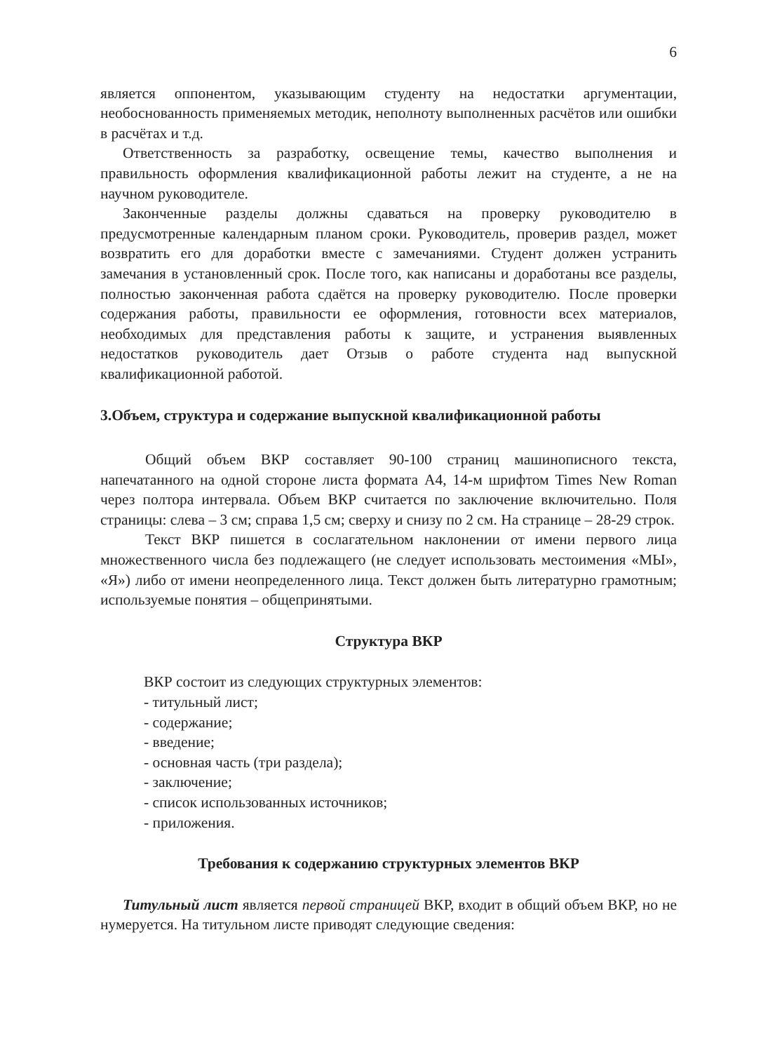6
является оппонентом, указывающим студенту на недостатки аргументации, необоснованность применяемых методик, неполноту выполненных расчётов или ошибки в расчётах и т.д.
Ответственность за разработку, освещение темы, качество выполнения и правильность оформления квалификационной работы лежит на студенте, а не на научном руководителе.
Законченные разделы должны сдаваться на проверку руководителю в предусмотренные календарным планом сроки. Руководитель, проверив раздел, может возвратить его для доработки вместе с замечаниями. Студент должен устранить замечания в установленный срок. После того, как написаны и доработаны все разделы, полностью законченная работа сдаётся на проверку руководителю. После проверки содержания работы, правильности ее оформления, готовности всех материалов, необходимых для представления работы к защите, и устранения выявленных недостатков руководитель дает Отзыв о работе студента над выпускной квалификационной работой.
3.Объем, структура и содержание выпускной квалификационной работы
Общий объем ВКР составляет 90-100 страниц машинописного текста, напечатанного на одной стороне листа формата А4, 14-м шрифтом Times New Roman через полтора интервала. Объем ВКР считается по заключение включительно. Поля страницы: слева – 3 см; справа 1,5 см; сверху и снизу по 2 см. На странице – 28-29 строк.
Текст ВКР пишется в сослагательном наклонении от имени первого лица множественного числа без подлежащего (не следует использовать местоимения «МЫ», «Я») либо от имени неопределенного лица. Текст должен быть литературно грамотным; используемые понятия – общепринятыми.
Структура ВКР
ВКР состоит из следующих структурных элементов:
- титульный лист;
- содержание;
- введение;
- основная часть (три раздела);
- заключение;
- список использованных источников;
- приложения.
Требования к содержанию структурных элементов ВКР
Титульный лист является первой страницей ВКР, входит в общий объем ВКР, но не нумеруется. На титульном листе приводят следующие сведения: